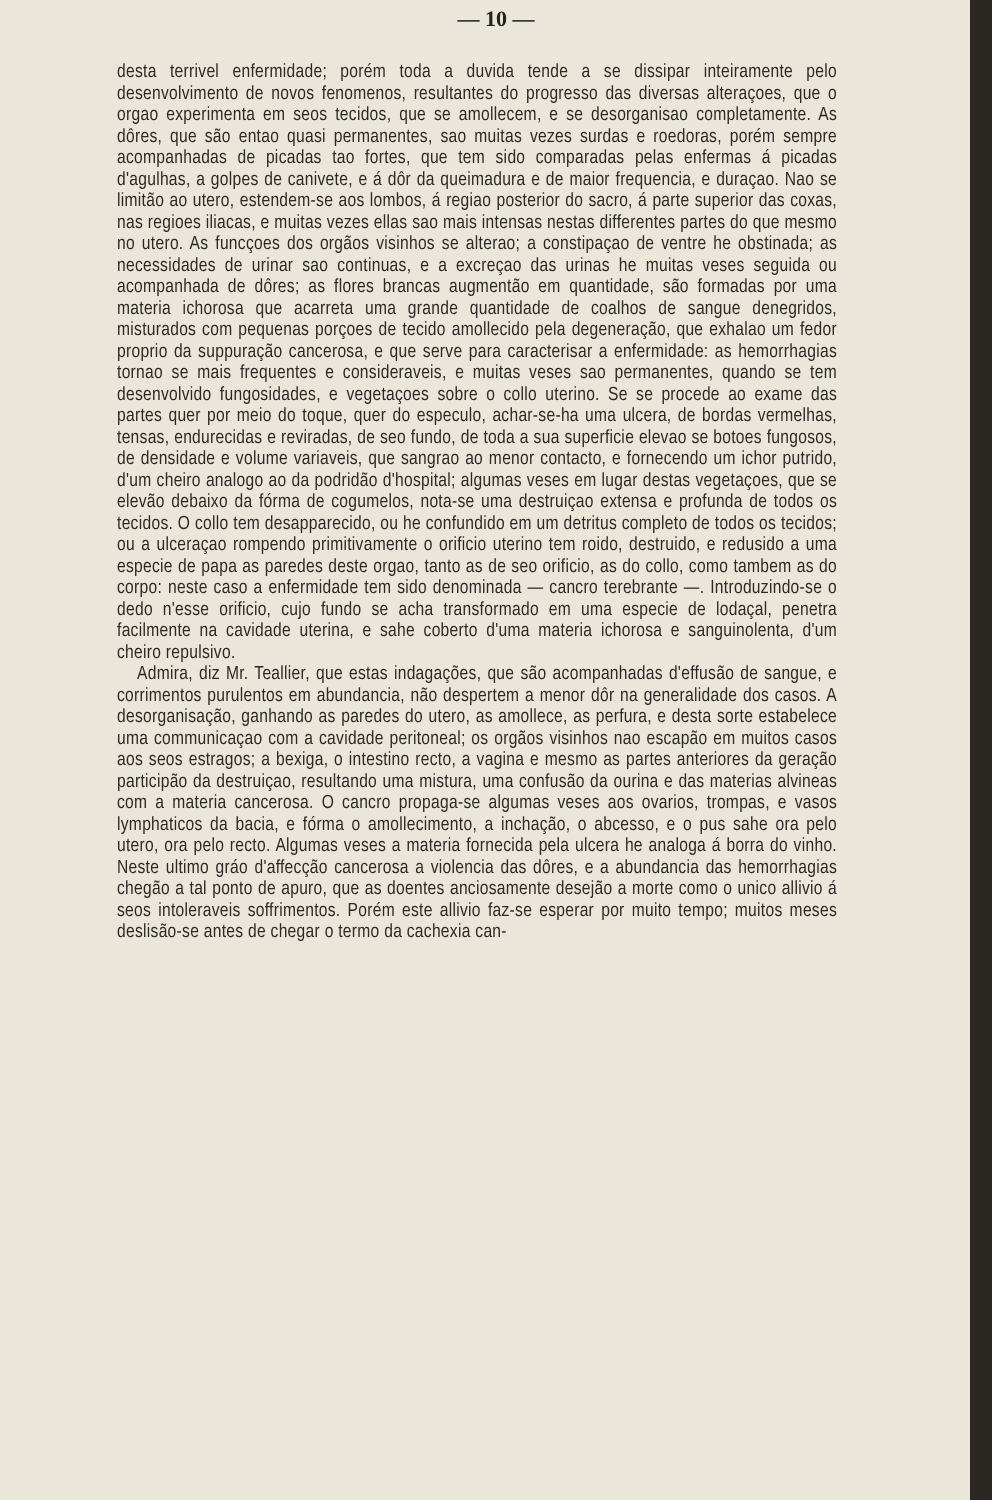— 10 —
desta terrivel enfermidade; porém toda a duvida tende a se dissipar inteiramente pelo desenvolvimento de novos fenomenos, resultantes do progresso das diversas alteraçoes, que o orgao experimenta em seos tecidos, que se amollecem, e se desorganisao completamente. As dôres, que são entao quasi permanentes, sao muitas vezes surdas e roedoras, porém sempre acompanhadas de picadas tao fortes, que tem sido comparadas pelas enfermas á picadas d'agulhas, a golpes de canivete, e á dôr da queimadura e de maior frequencia, e duraçao. Nao se limitão ao utero, estendem-se aos lombos, á regiao posterior do sacro, á parte superior das coxas, nas regioes iliacas, e muitas vezes ellas sao mais intensas nestas differentes partes do que mesmo no utero. As funcçoes dos orgãos visinhos se alterao; a constipaçao de ventre he obstinada; as necessidades de urinar sao continuas, e a excreçao das urinas he muitas veses seguida ou acompanhada de dôres; as flores brancas augmentão em quantidade, são formadas por uma materia ichorosa que acarreta uma grande quantidade de coalhos de sangue denegridos, misturados com pequenas porçoes de tecido amollecido pela degeneração, que exhalao um fedor proprio da suppuração cancerosa, e que serve para caracterisar a enfermidade: as hemorrhagias tornao se mais frequentes e consideraveis, e muitas veses sao permanentes, quando se tem desenvolvido fungosidades, e vegetaçoes sobre o collo uterino. Se se procede ao exame das partes quer por meio do toque, quer do especulo, achar-se-ha uma ulcera, de bordas vermelhas, tensas, endurecidas e reviradas, de seo fundo, de toda a sua superficie elevao se botoes fungosos, de densidade e volume variaveis, que sangrao ao menor contacto, e fornecendo um ichor putrido, d'um cheiro analogo ao da podridão d'hospital; algumas veses em lugar destas vegetaçoes, que se elevão debaixo da fórma de cogumelos, nota-se uma destruiçao extensa e profunda de todos os tecidos. O collo tem desapparecido, ou he confundido em um detritus completo de todos os tecidos; ou a ulceraçao rompendo primitivamente o orificio uterino tem roido, destruido, e redusido a uma especie de papa as paredes deste orgao, tanto as de seo orificio, as do collo, como tambem as do corpo: neste caso a enfermidade tem sido denominada — cancro terebrante —. Introduzindo-se o dedo n'esse orificio, cujo fundo se acha transformado em uma especie de lodaçal, penetra facilmente na cavidade uterina, e sahe coberto d'uma materia ichorosa e sanguinolenta, d'um cheiro repulsivo.
Admira, diz Mr. Teallier, que estas indagações, que são acompanhadas d'effusão de sangue, e corrimentos purulentos em abundancia, não despertem a menor dôr na generalidade dos casos. A desorganisação, ganhando as paredes do utero, as amollece, as perfura, e desta sorte estabelece uma communicaçao com a cavidade peritoneal; os orgãos visinhos nao escapão em muitos casos aos seos estragos; a bexiga, o intestino recto, a vagina e mesmo as partes anteriores da geração participão da destruiçao, resultando uma mistura, uma confusão da ourina e das materias alvineas com a materia cancerosa. O cancro propaga-se algumas veses aos ovarios, trompas, e vasos lymphaticos da bacia, e fórma o amollecimento, a inchação, o abcesso, e o pus sahe ora pelo utero, ora pelo recto. Algumas veses a materia fornecida pela ulcera he analoga á borra do vinho. Neste ultimo gráo d'affecção cancerosa a violencia das dôres, e a abundancia das hemorrhagias chegão a tal ponto de apuro, que as doentes anciosamente desejão a morte como o unico allivio á seos intoleraveis soffrimentos. Porém este allivio faz-se esperar por muito tempo; muitos meses deslisão-se antes de chegar o termo da cachexia can-